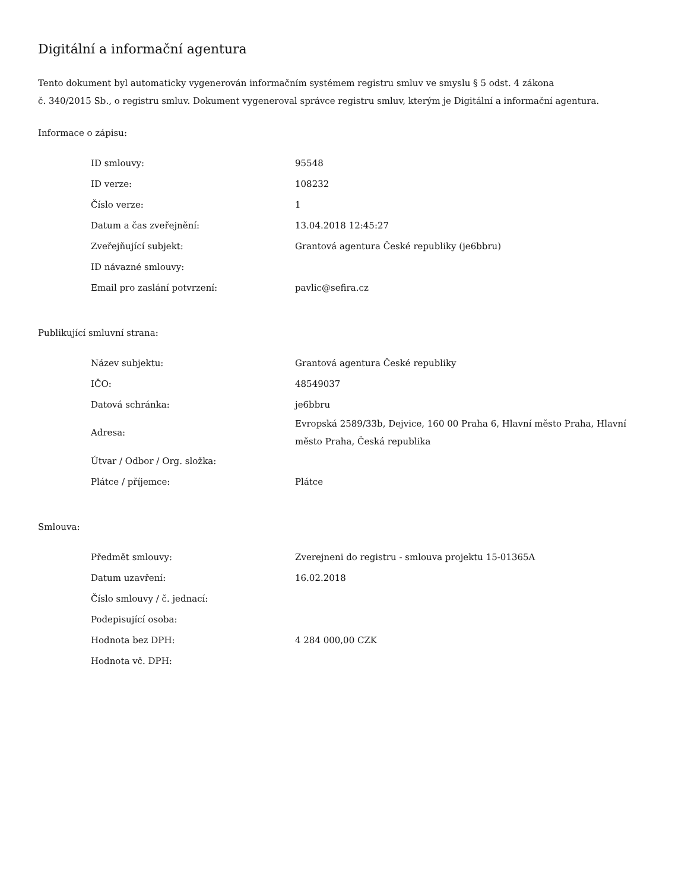Digitální a informační agentura
Tento dokument byl automaticky vygenerován informačním systémem registru smluv ve smyslu § 5 odst. 4 zákona
č. 340/2015 Sb., o registru smluv. Dokument vygeneroval správce registru smluv, kterým je Digitální a informační agentura.
Informace o zápisu:
| ID smlouvy: | 95548 |
| ID verze: | 108232 |
| Číslo verze: | 1 |
| Datum a čas zveřejnění: | 13.04.2018 12:45:27 |
| Zveřejňující subjekt: | Grantová agentura České republiky (je6bbru) |
| ID návazné smlouvy: | |
| Email pro zaslání potvrzení: | pavlic@sefira.cz |
Publikující smluvní strana:
| Název subjektu: | Grantová agentura České republiky |
| IČO: | 48549037 |
| Datová schránka: | je6bbru |
| Adresa: | Evropská 2589/33b, Dejvice, 160 00 Praha 6, Hlavní město Praha, Hlavní město Praha, Česká republika |
| Útvar / Odbor / Org. složka: | |
| Plátce / příjemce: | Plátce |
Smlouva:
| Předmět smlouvy: | Zverejneni do registru - smlouva projektu 15-01365A |
| Datum uzavření: | 16.02.2018 |
| Číslo smlouvy / č. jednací: | |
| Podepisující osoba: | |
| Hodnota bez DPH: | 4 284 000,00 CZK |
| Hodnota vč. DPH: | |